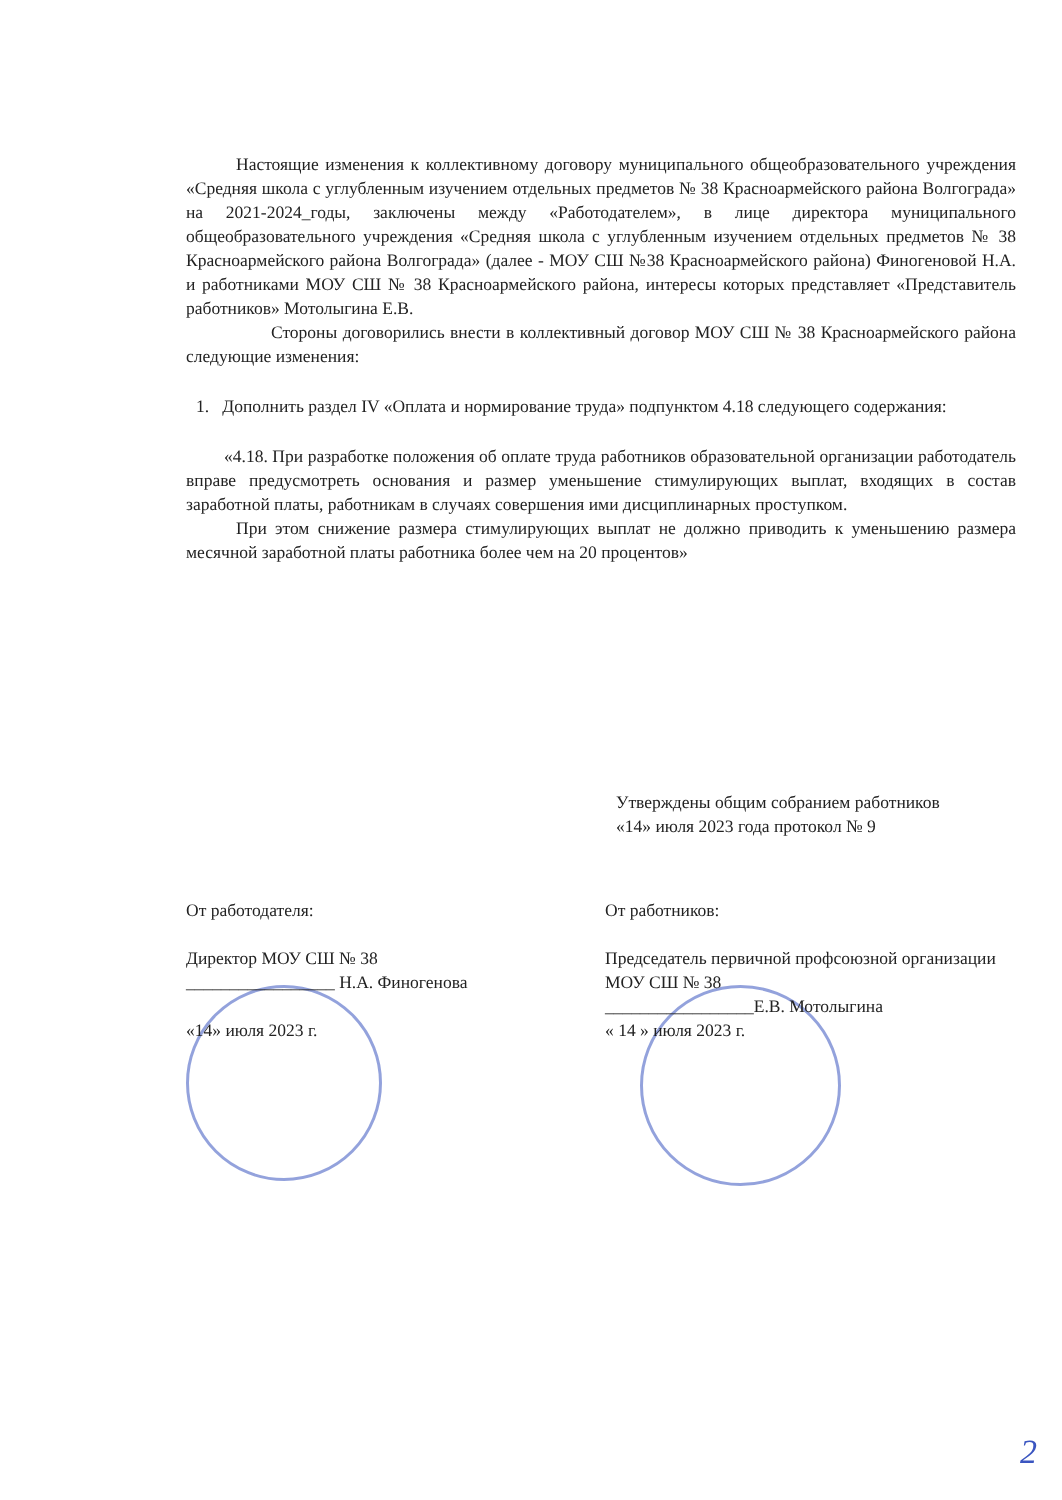Настоящие изменения к коллективному договору муниципального общеобразовательного учреждения «Средняя школа с углубленным изучением отдельных предметов № 38 Красноармейского района Волгограда» на 2021-2024_годы, заключены между «Работодателем», в лице директора муниципального общеобразовательного учреждения «Средняя школа с углубленным изучением отдельных предметов № 38 Красноармейского района Волгограда» (далее - МОУ СШ №38 Красноармейского района) Финогеновой Н.А. и работниками МОУ СШ № 38 Красноармейского района, интересы которых представляет «Представитель работников» Мотолыгина Е.В.
Стороны договорились внести в коллективный договор МОУ СШ № 38 Красноармейского района следующие изменения:
1. Дополнить раздел IV «Оплата и нормирование труда» подпунктом 4.18 следующего содержания:
«4.18. При разработке положения об оплате труда работников образовательной организации работодатель вправе предусмотреть основания и размер уменьшение стимулирующих выплат, входящих в состав заработной платы, работникам в случаях совершения ими дисциплинарных проступком.
При этом снижение размера стимулирующих выплат не должно приводить к уменьшению размера месячной заработной платы работника более чем на 20 процентов»
Утверждены общим собранием работников
«14» июля 2023 года протокол № 9
От работодателя:
Директор МОУ СШ № 38
_________________ Н.А. Финогенова
«14» июля 2023 г.
От работников:
Председатель первичной профсоюзной организации МОУ СШ № 38
_________________Е.В. Мотолыгина
« 14 » июля 2023 г.
2